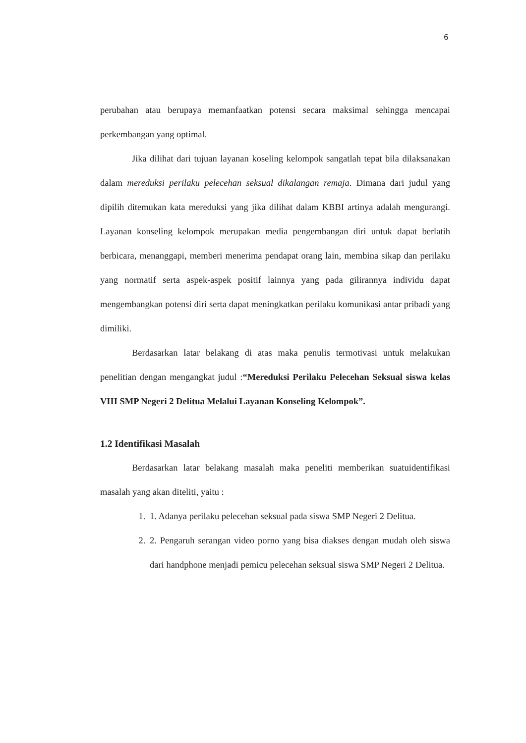6
perubahan atau berupaya memanfaatkan potensi secara maksimal sehingga mencapai perkembangan yang optimal.
Jika dilihat dari tujuan layanan koseling kelompok sangatlah tepat bila dilaksanakan dalam mereduksi perilaku pelecehan seksual dikalangan remaja. Dimana dari judul yang dipilih ditemukan kata mereduksi yang jika dilihat dalam KBBI artinya adalah mengurangi. Layanan konseling kelompok merupakan media pengembangan diri untuk dapat berlatih berbicara, menanggapi, memberi menerima pendapat orang lain, membina sikap dan perilaku yang normatif serta aspek-aspek positif lainnya yang pada gilirannya individu dapat mengembangkan potensi diri serta dapat meningkatkan perilaku komunikasi antar pribadi yang dimiliki.
Berdasarkan latar belakang di atas maka penulis termotivasi untuk melakukan penelitian dengan mengangkat judul :“Mereduksi Perilaku Pelecehan Seksual siswa kelas VIII SMP Negeri 2 Delitua Melalui Layanan Konseling Kelompok”.
1.2 Identifikasi Masalah
Berdasarkan latar belakang masalah maka peneliti memberikan suatuidentifikasi masalah yang akan diteliti, yaitu :
1. 1. Adanya perilaku pelecehan seksual pada siswa SMP Negeri 2 Delitua.
2. 2. Pengaruh serangan video porno yang bisa diakses dengan mudah oleh siswa dari handphone menjadi pemicu pelecehan seksual siswa SMP Negeri 2 Delitua.